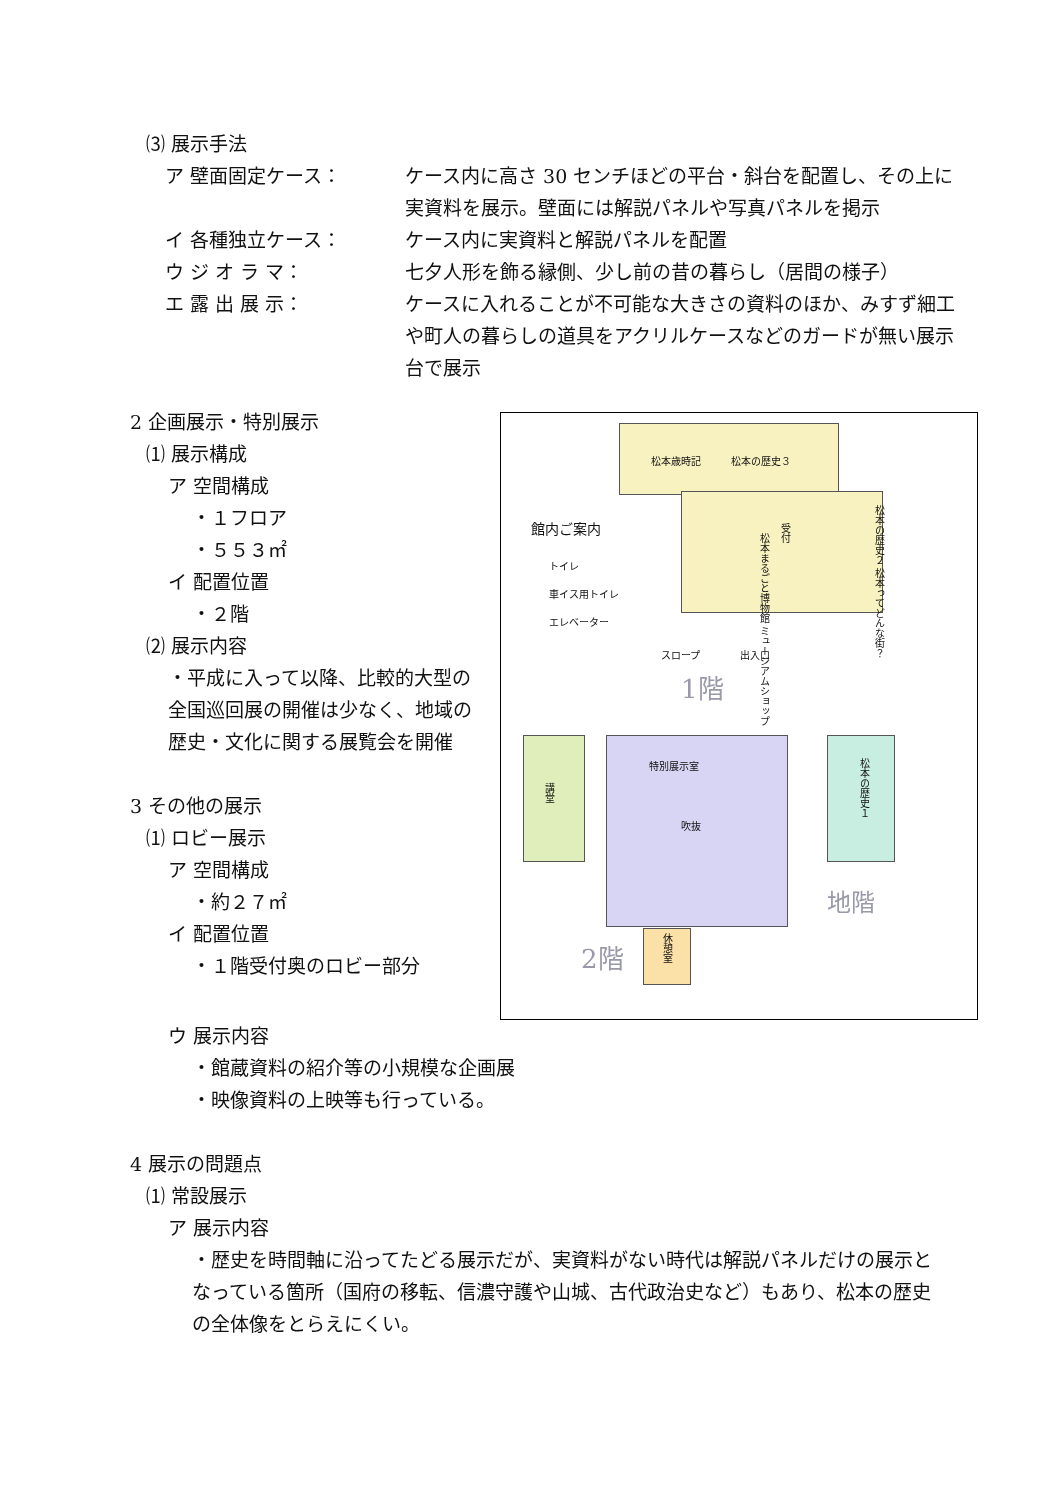⑶ 展示手法
ア 壁面固定ケース： ケース内に高さ 30 センチほどの平台・斜台を配置し、その上に実資料を展示。壁面には解説パネルや写真パネルを掲示
イ 各種独立ケース： ケース内に実資料と解説パネルを配置
ウ ジ オ ラ マ： 七夕人形を飾る縁側、少し前の昔の暮らし（居間の様子）
エ 露 出 展 示： ケースに入れることが不可能な大きさの資料のほか、みすず細工や町人の暮らしの道具をアクリルケースなどのガードが無い展示台で展示
2 企画展示・特別展示
⑴ 展示構成
ア 空間構成
・１フロア
・５５３㎡
イ 配置位置
・２階
⑵ 展示内容
・平成に入って以降、比較的大型の全国巡回展の開催は少なく、地域の歴史・文化に関する展覧会を開催
3 その他の展示
⑴ ロビー展示
ア 空間構成
・約２７㎡
イ 配置位置
・１階受付奥のロビー部分
館内ご案内
トイレ
車イス用トイレ
エレベーター
松本歳時記　　　松本の歴史３
松本の歴史２ 松本ってどんな街？
受付
松本まるごと博物館 ミュージアムショップ
スロープ　　　　出入口
1階
講堂
特別展示室
吹抜
休憩室
2階
松本の歴史１
地階
ウ 展示内容
・館蔵資料の紹介等の小規模な企画展
・映像資料の上映等も行っている。
4 展示の問題点
⑴ 常設展示
ア 展示内容
・歴史を時間軸に沿ってたどる展示だが、実資料がない時代は解説パネルだけの展示となっている箇所（国府の移転、信濃守護や山城、古代政治史など）もあり、松本の歴史の全体像をとらえにくい。